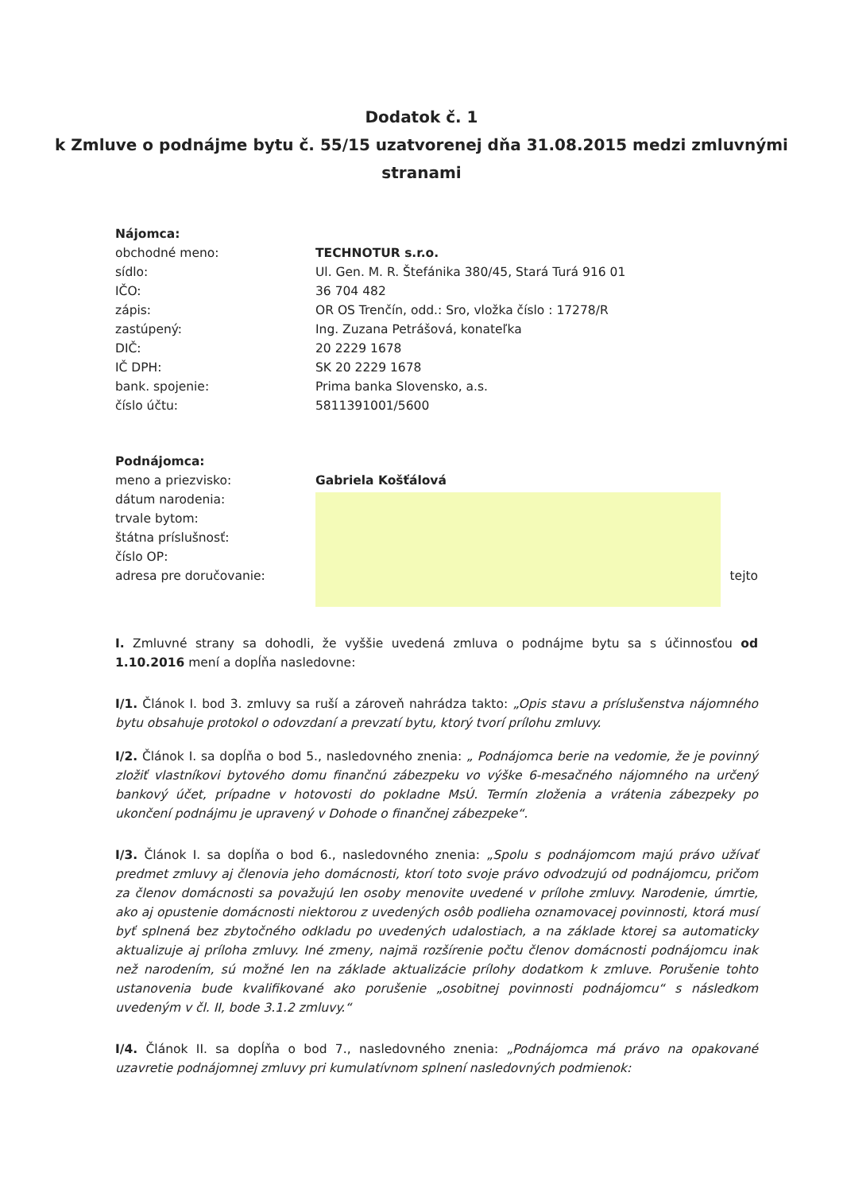Dodatok č. 1
k Zmluve o podnájme bytu č. 55/15 uzatvorenej dňa 31.08.2015 medzi zmluvnými stranami
Nájomca:
| obchodné meno: | TECHNOTUR s.r.o. |
| sídlo: | Ul. Gen. M. R. Štefánika 380/45, Stará Turá 916 01 |
| IČO: | 36 704 482 |
| zápis: | OR OS Trenčín, odd.: Sro, vložka číslo : 17278/R |
| zastúpený: | Ing. Zuzana Petrášová, konateľka |
| DIČ: | 20 2229 1678 |
| IČ DPH: | SK 20 2229 1678 |
| bank. spojenie: | Prima banka Slovensko, a.s. |
| číslo účtu: | 5811391001/5600 |
Podnájomca:
| meno a priezvisko: | Gabriela Košťálová | |
| dátum narodenia: | | |
| trvale bytom: | | |
| štátna príslušnosť: | | |
| číslo OP: | | |
| adresa pre doručovanie: | | tejto |
I. Zmluvné strany sa dohodli, že vyššie uvedená zmluva o podnájme bytu sa s účinnosťou od 1.10.2016 mení a dopĺňa nasledovne:
I/1. Článok I. bod 3. zmluvy sa ruší a zároveň nahrádza takto: „Opis stavu a príslušenstva nájomného bytu obsahuje protokol o odovzdaní a prevzatí bytu, ktorý tvorí prílohu zmluvy.
I/2. Článok I. sa dopĺňa o bod 5., nasledovného znenia: „ Podnájomca berie na vedomie, že je povinný zložiť vlastníkovi bytového domu finančnú zábezpeku vo výške 6-mesačného nájomného na určený bankový účet, prípadne v hotovosti do pokladne MsÚ. Termín zloženia a vrátenia zábezpeky po ukončení podnájmu je upravený v Dohode o finančnej zábezpeke“.
I/3. Článok I. sa dopĺňa o bod 6., nasledovného znenia: „Spolu s podnájomcom majú právo užívať predmet zmluvy aj členovia jeho domácnosti, ktorí toto svoje právo odvodzujú od podnájomcu, pričom za členov domácnosti sa považujú len osoby menovite uvedené v prílohe zmluvy. Narodenie, úmrtie, ako aj opustenie domácnosti niektorou z uvedených osôb podlieha oznamovacej povinnosti, ktorá musí byť splnená bez zbytočného odkladu po uvedených udalostiach, a na základe ktorej sa automaticky aktualizuje aj príloha zmluvy. Iné zmeny, najmä rozšírenie počtu členov domácnosti podnájomcu inak než narodením, sú možné len na základe aktualizácie prílohy dodatkom k zmluve. Porušenie tohto ustanovenia bude kvalifikované ako porušenie „osobitnej povinnosti podnájomcu“ s následkom uvedeným v čl. II, bode 3.1.2 zmluvy.“
I/4. Článok II. sa dopĺňa o bod 7., nasledovného znenia: „Podnájomca má právo na opakované uzavretie podnájomnej zmluvy pri kumulatívnom splnení nasledovných podmienok: